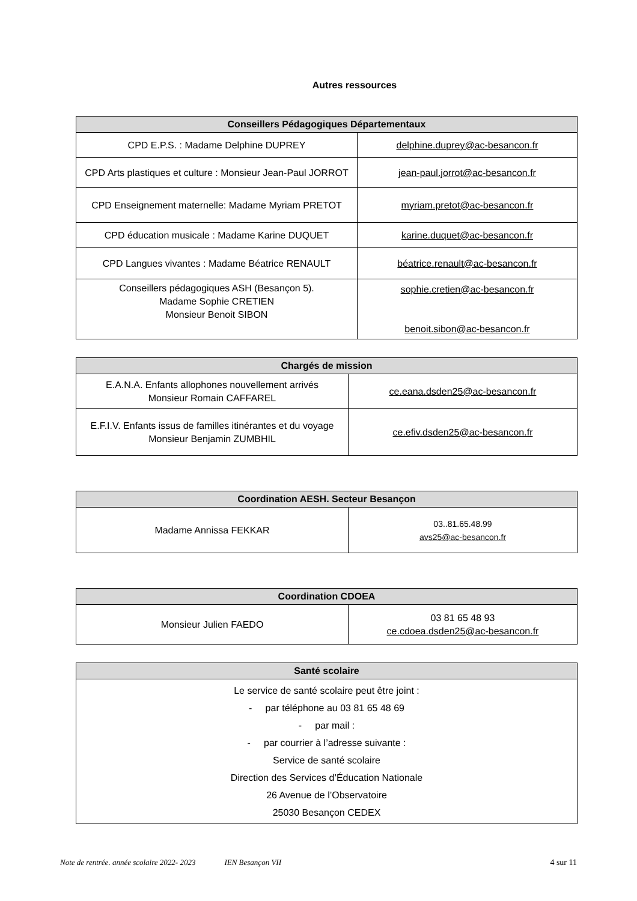Autres ressources
| Conseillers Pédagogiques Départementaux | |
| --- | --- |
| CPD E.P.S. : Madame Delphine DUPREY | delphine.duprey@ac-besancon.fr |
| CPD Arts plastiques et culture : Monsieur Jean-Paul JORROT | jean-paul.jorrot@ac-besancon.fr |
| CPD Enseignement maternelle: Madame Myriam PRETOT | myriam.pretot@ac-besancon.fr |
| CPD éducation musicale : Madame Karine DUQUET | karine.duquet@ac-besancon.fr |
| CPD Langues vivantes : Madame Béatrice RENAULT | béatrice.renault@ac-besancon.fr |
| Conseillers pédagogiques ASH (Besançon 5). Madame Sophie CRETIEN Monsieur Benoit SIBON | sophie.cretien@ac-besancon.fr benoit.sibon@ac-besancon.fr |
| Chargés de mission | |
| --- | --- |
| E.A.N.A. Enfants allophones nouvellement arrivés Monsieur Romain CAFFAREL | ce.eana.dsden25@ac-besancon.fr |
| E.F.I.V. Enfants issus de familles itinérantes et du voyage Monsieur Benjamin ZUMBHIL | ce.efiv.dsden25@ac-besancon.fr |
| Coordination AESH. Secteur Besançon | |
| --- | --- |
| Madame Annissa FEKKAR | 03..81.65.48.99 avs25@ac-besancon.fr |
| Coordination CDOEA | |
| --- | --- |
| Monsieur Julien FAEDO | 03 81 65 48 93 ce.cdoea.dsden25@ac-besancon.fr |
| Santé scolaire |
| --- |
| Le service de santé scolaire peut être joint : - par téléphone au 03 81 65 48 69 - par mail : - par courrier à l’adresse suivante : Service de santé scolaire Direction des Services d’Éducation Nationale 26 Avenue de l’Observatoire 25030 Besançon CEDEX |
Note de rentrée. année scolaire 2022- 2023 IEN Besançon VII 4 sur 11